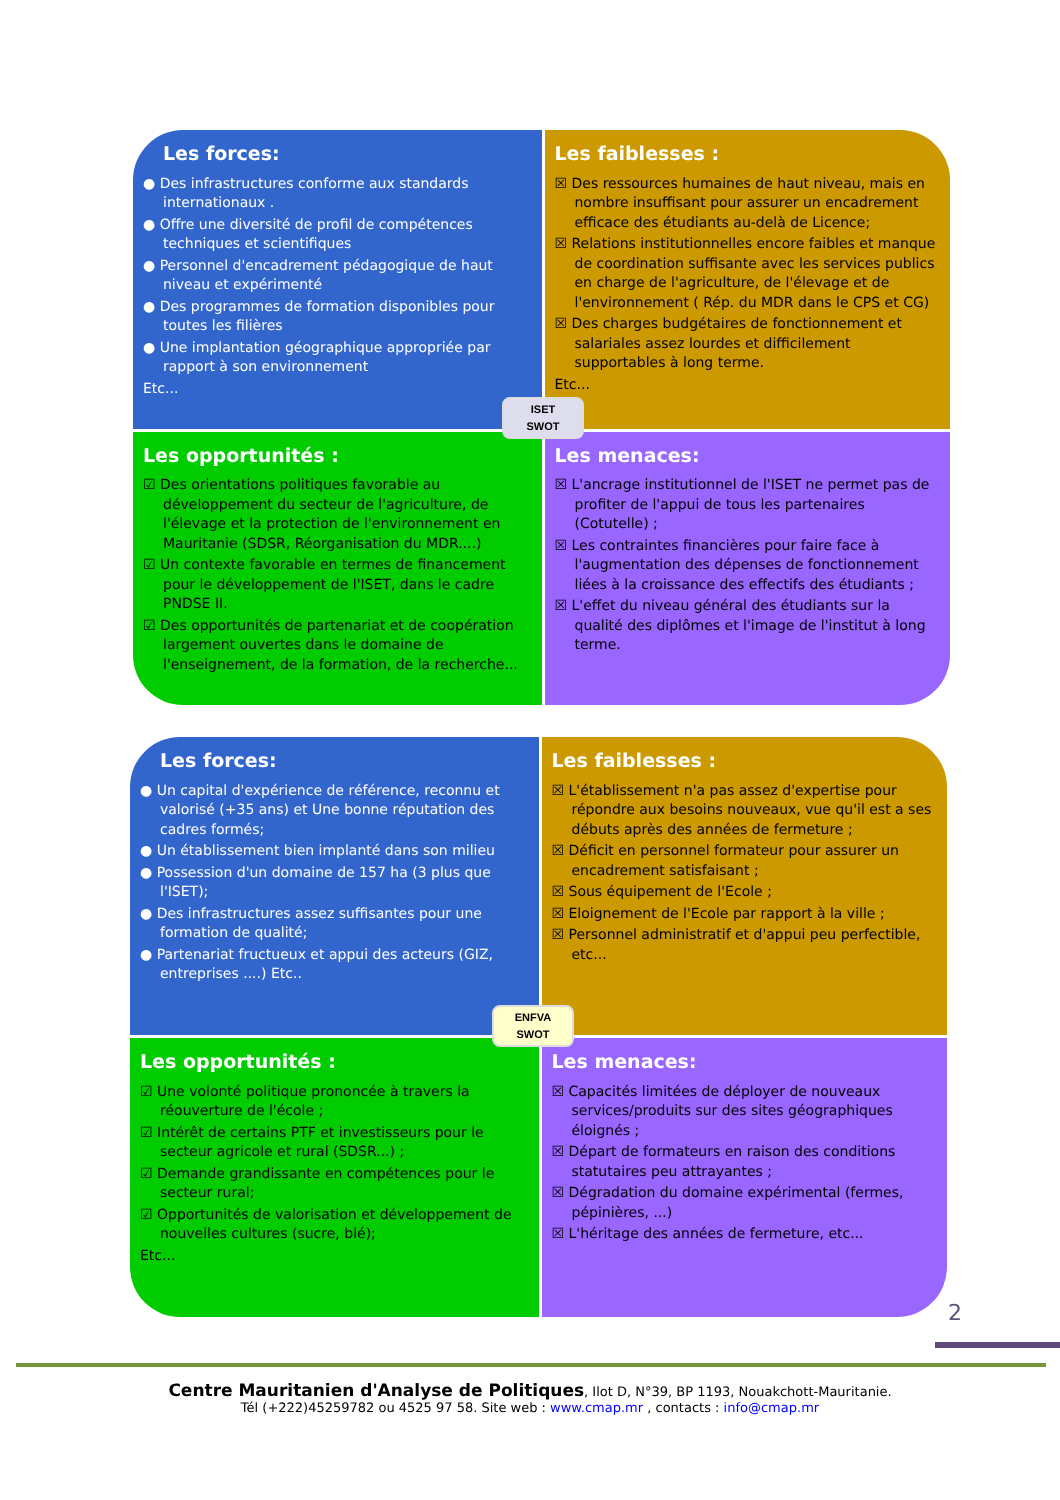Les forces:
● Des infrastructures conforme aux standards internationaux .
● Offre une diversité de profil de compétences techniques et scientifiques
● Personnel d'encadrement pédagogique de haut niveau et expérimenté
● Des programmes de formation disponibles pour toutes les filières
● Une implantation géographique appropriée par rapport à son environnement
Etc...
Les faiblesses :
☒ Des ressources humaines de haut niveau, mais en nombre insuffisant pour assurer un encadrement efficace des étudiants au-delà de Licence;
☒ Relations institutionnelles encore faibles et manque de coordination suffisante avec les services publics en charge de l'agriculture, de l'élevage et de l'environnement ( Rép. du MDR dans le CPS et CG)
☒ Des charges budgétaires de fonctionnement et salariales assez lourdes et difficilement supportables à long terme.
Etc...
Les opportunités :
☑ Des orientations politiques favorable au développement du secteur de l'agriculture, de l'élevage et la protection de l'environnement en Mauritanie (SDSR, Réorganisation du MDR....)
☑ Un contexte favorable en termes de financement pour le développement de l'ISET, dans le cadre PNDSE II.
☑ Des opportunités de partenariat et de coopération largement ouvertes dans le domaine de l'enseignement, de la formation, de la recherche...
Les menaces:
☒ L'ancrage institutionnel de l'ISET ne permet pas de profiter de l'appui de tous les partenaires (Cotutelle) ;
☒ Les contraintes financières pour faire face à l'augmentation des dépenses de fonctionnement liées à la croissance des effectifs des étudiants ;
☒ L'effet du niveau général des étudiants sur la qualité des diplômes et l'image de l'institut à long terme.
ISET
SWOT
Les forces:
● Un capital d'expérience de référence, reconnu et valorisé (+35 ans) et Une bonne réputation des cadres formés;
● Un établissement bien implanté dans son milieu
● Possession d'un domaine de 157 ha (3 plus que l'ISET);
● Des infrastructures assez suffisantes pour une formation de qualité;
● Partenariat fructueux et appui des acteurs (GIZ, entreprises ....) Etc..
Les faiblesses :
☒ L'établissement n'a pas assez d'expertise pour répondre aux besoins nouveaux, vue qu'il est a ses débuts après des années de fermeture ;
☒ Déficit en personnel formateur pour assurer un encadrement satisfaisant ;
☒ Sous équipement de l'Ecole ;
☒ Eloignement de l'Ecole par rapport à la ville ;
☒ Personnel administratif et d'appui peu perfectible, etc...
Les opportunités :
☑ Une volonté politique prononcée à travers la réouverture de l'école ;
☑ Intérêt de certains PTF et investisseurs pour le secteur agricole et rural (SDSR...) ;
☑ Demande grandissante en compétences pour le secteur rural;
☑ Opportunités de valorisation et développement de nouvelles cultures (sucre, blé);
Etc...
Les menaces:
☒ Capacités limitées de déployer de nouveaux services/produits sur des sites géographiques éloignés ;
☒ Départ de formateurs en raison des conditions statutaires peu attrayantes ;
☒ Dégradation du domaine expérimental (fermes, pépinières, ...)
☒ L'héritage des années de fermeture, etc...
ENFVA
SWOT
2
Centre Mauritanien d'Analyse de Politiques, Ilot D, N°39, BP 1193, Nouakchott-Mauritanie.
Tél (+222)45259782 ou 4525 97 58. Site web : www.cmap.mr , contacts : info@cmap.mr